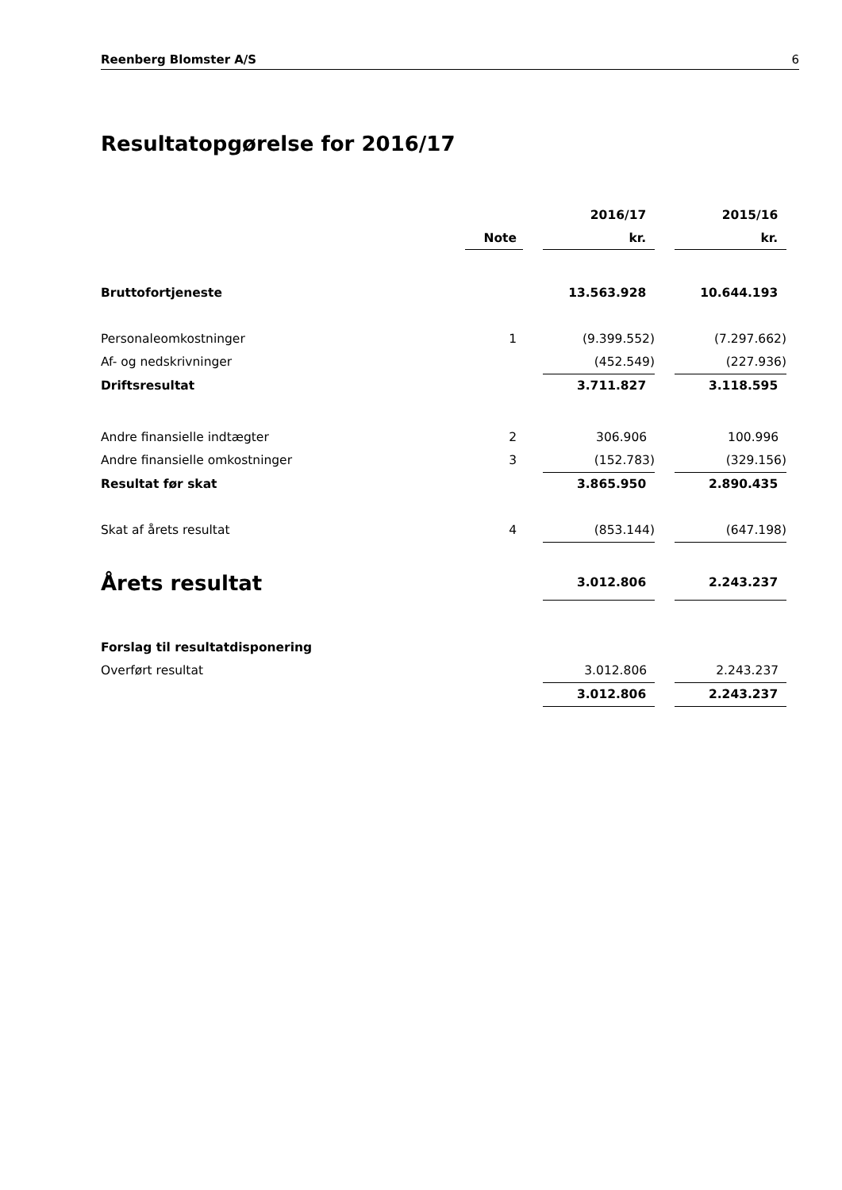Reenberg Blomster A/S 6
Resultatopgørelse for 2016/17
| | | | 2016/17 | | 2015/16 |
| --- | --- | --- | --- | --- | --- |
| | Note | | kr. | | kr. |
| Bruttofortjeneste | | | 13.563.928 | | 10.644.193 |
| Personaleomkostninger | 1 | | (9.399.552) | | (7.297.662) |
| Af- og nedskrivninger | | | (452.549) | | (227.936) |
| Driftsresultat | | | 3.711.827 | | 3.118.595 |
| Andre finansielle indtægter | 2 | | 306.906 | | 100.996 |
| Andre finansielle omkostninger | 3 | | (152.783) | | (329.156) |
| Resultat før skat | | | 3.865.950 | | 2.890.435 |
| Skat af årets resultat | 4 | | (853.144) | | (647.198) |
| Årets resultat | | | 3.012.806 | | 2.243.237 |
| Forslag til resultatdisponering | | | | | |
| Overført resultat | | | 3.012.806 | | 2.243.237 |
| | | | 3.012.806 | | 2.243.237 |